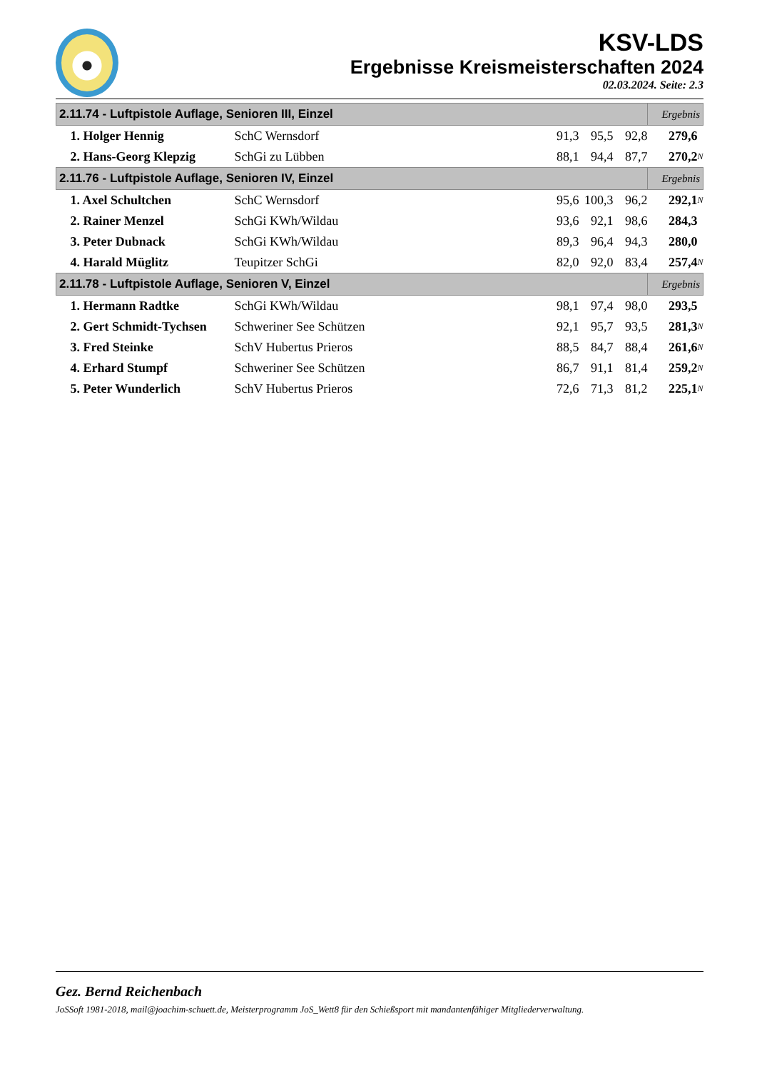KSV-LDS
Ergebnisse Kreismeisterschaften 2024
02.03.2024. Seite: 2.3
| 2.11.74 - Luftpistole Auflage, Senioren III, Einzel | | | | | Ergebnis | |
| --- | --- | --- | --- | --- | --- | --- |
| 1. Holger Hennig | SchC Wernsdorf | 91,3 | 95,5 | 92,8 | 279,6 | |
| 2. Hans-Georg Klepzig | SchGi zu Lübben | 88,1 | 94,4 | 87,7 | 270,2 | N |
| 2.11.76 - Luftpistole Auflage, Senioren IV, Einzel | | | | | Ergebnis | |
| 1. Axel Schultchen | SchC Wernsdorf | 95,6 | 100,3 | 96,2 | 292,1 | N |
| 2. Rainer Menzel | SchGi KWh/Wildau | 93,6 | 92,1 | 98,6 | 284,3 | |
| 3. Peter Dubnack | SchGi KWh/Wildau | 89,3 | 96,4 | 94,3 | 280,0 | |
| 4. Harald Müglitz | Teupitzer SchGi | 82,0 | 92,0 | 83,4 | 257,4 | N |
| 2.11.78 - Luftpistole Auflage, Senioren V, Einzel | | | | | Ergebnis | |
| 1. Hermann Radtke | SchGi KWh/Wildau | 98,1 | 97,4 | 98,0 | 293,5 | |
| 2. Gert Schmidt-Tychsen | Schweriner See Schützen | 92,1 | 95,7 | 93,5 | 281,3 | N |
| 3. Fred Steinke | SchV Hubertus Prieros | 88,5 | 84,7 | 88,4 | 261,6 | N |
| 4. Erhard Stumpf | Schweriner See Schützen | 86,7 | 91,1 | 81,4 | 259,2 | N |
| 5. Peter Wunderlich | SchV Hubertus Prieros | 72,6 | 71,3 | 81,2 | 225,1 | N |
Gez. Bernd Reichenbach
JoSSoft 1981-2018, mail@joachim-schuett.de, Meisterprogramm JoS_Wett8 für den Schießsport mit mandantenfähiger Mitgliederverwaltung.